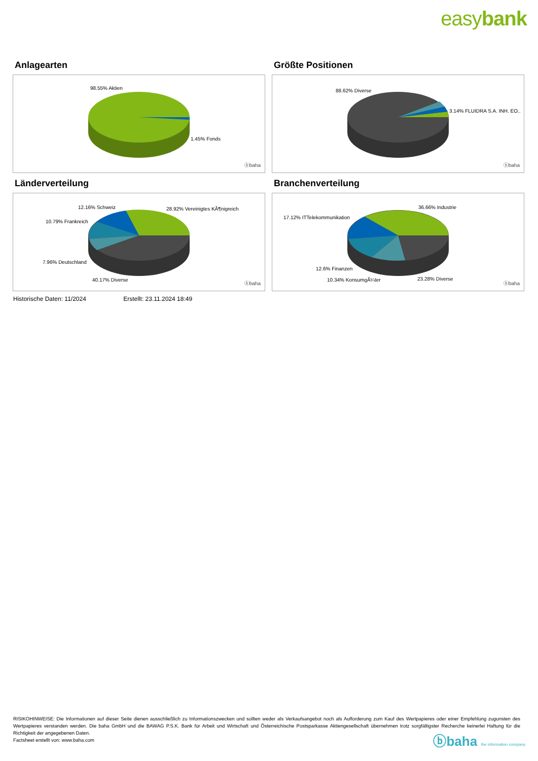easybank
Anlagearten
98.55% Aktien
1.45% Fonds
ⓑbaha
Größte Positionen
88.62% Diverse
3.14% FLUIDRA S.A. INH. EO..
ⓑbaha
Länderverteilung
12.16% Schweiz 28.92% Vereinigtes KÃ¶nigreich
10.79% Frankreich
7.96% Deutschland
40.17% Diverse
ⓑbaha
Branchenverteilung
36.66% Industrie
17.12% ITTelekommunikation
12.6% Finanzen
10.34% KonsumgÃ¼ter 23.28% Diverse
ⓑbaha
Historische Daten: 11/2024 Erstellt: 23.11.2024 18:49
RISIKOHINWEISE: Die Informationen auf dieser Seite dienen ausschließlich zu Informationszwecken und sollten weder als Verkaufsangebot noch als Aufforderung zum Kauf des Wertpapieres oder einer Empfehlung zugunsten des Wertpapieres verstanden werden. Die baha GmbH und die BAWAG P.S.K. Bank für Arbeit und Wirtschaft und Österreichische Postsparkasse Aktiengesellschaft übernehmen trotz sorgfältigster Recherche keinerlei Haftung für die Richtigkeit der angegebenen Daten.
Factsheet erstellt von: www.baha.com
ⓑbaha the information company